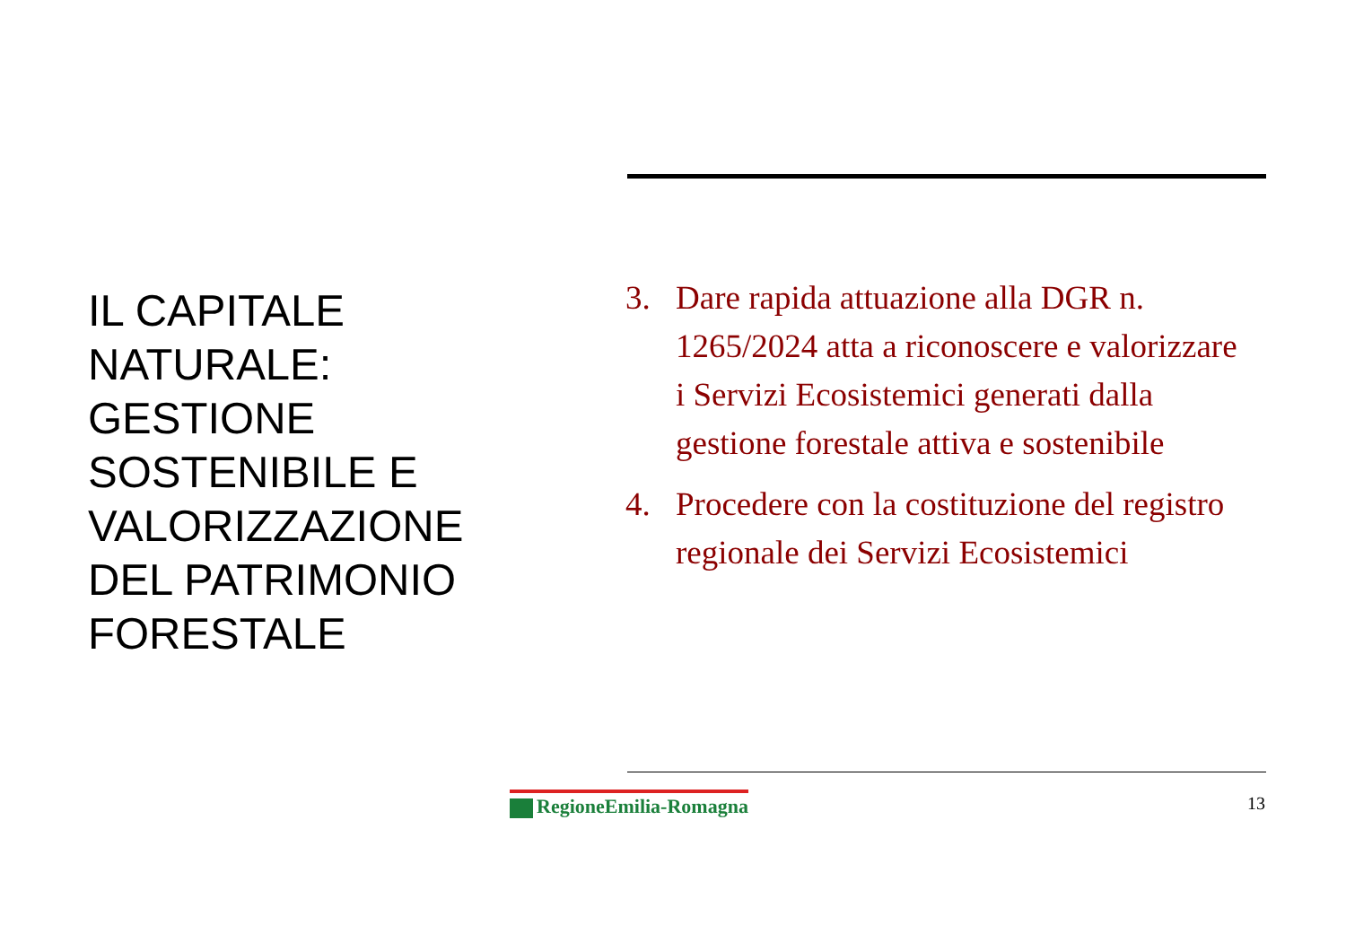IL CAPITALE NATURALE: GESTIONE SOSTENIBILE E VALORIZZAZIONE DEL PATRIMONIO FORESTALE
3. Dare rapida attuazione alla DGR n. 1265/2024 atta a riconoscere e valorizzare i Servizi Ecosistemici generati dalla gestione forestale attiva e sostenibile
4. Procedere con la costituzione del registro regionale dei Servizi Ecosistemici
RegioneEmilia-Romagna 13